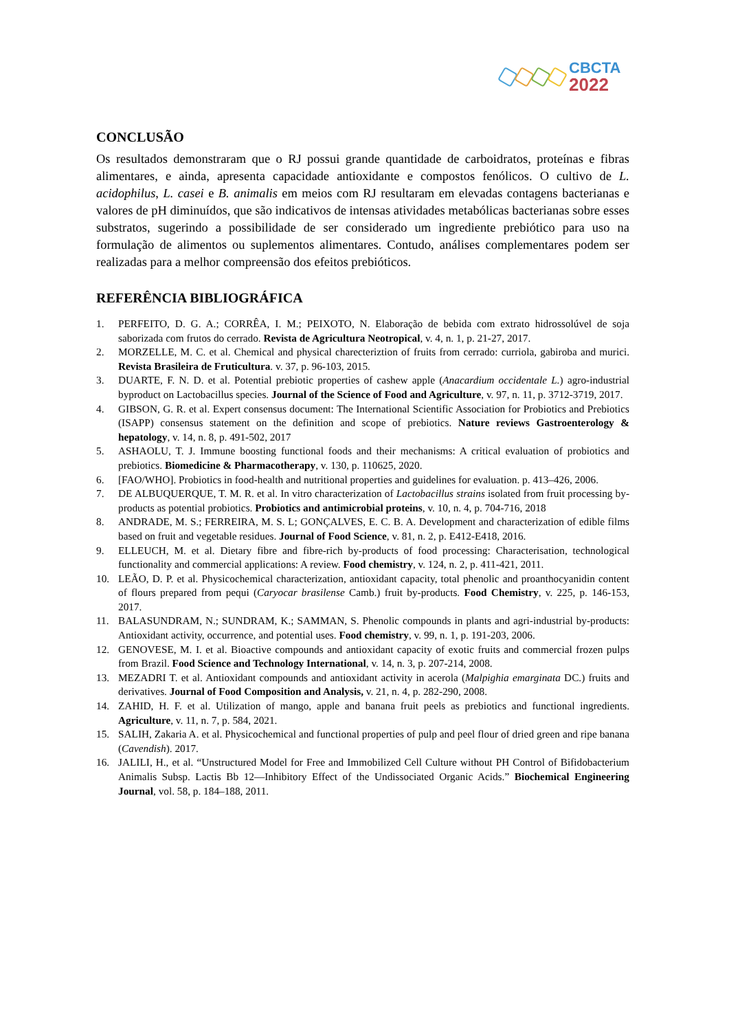CBCTA
2022
CONCLUSÃO
Os resultados demonstraram que o RJ possui grande quantidade de carboidratos, proteínas e fibras alimentares, e ainda, apresenta capacidade antioxidante e compostos fenólicos. O cultivo de L. acidophilus, L. casei e B. animalis em meios com RJ resultaram em elevadas contagens bacterianas e valores de pH diminuídos, que são indicativos de intensas atividades metabólicas bacterianas sobre esses substratos, sugerindo a possibilidade de ser considerado um ingrediente prebiótico para uso na formulação de alimentos ou suplementos alimentares. Contudo, análises complementares podem ser realizadas para a melhor compreensão dos efeitos prebióticos.
REFERÊNCIA BIBLIOGRÁFICA
1. PERFEITO, D. G. A.; CORRÊA, I. M.; PEIXOTO, N. Elaboração de bebida com extrato hidrossolúvel de soja saborizada com frutos do cerrado. Revista de Agricultura Neotropical, v. 4, n. 1, p. 21-27, 2017.
2. MORZELLE, M. C. et al. Chemical and physical charecteriztion of fruits from cerrado: curriola, gabiroba and murici. Revista Brasileira de Fruticultura. v. 37, p. 96-103, 2015.
3. DUARTE, F. N. D. et al. Potential prebiotic properties of cashew apple (Anacardium occidentale L.) agro-industrial byproduct on Lactobacillus species. Journal of the Science of Food and Agriculture, v. 97, n. 11, p. 3712-3719, 2017.
4. GIBSON, G. R. et al. Expert consensus document: The International Scientific Association for Probiotics and Prebiotics (ISAPP) consensus statement on the definition and scope of prebiotics. Nature reviews Gastroenterology & hepatology, v. 14, n. 8, p. 491-502, 2017
5. ASHAOLU, T. J. Immune boosting functional foods and their mechanisms: A critical evaluation of probiotics and prebiotics. Biomedicine & Pharmacotherapy, v. 130, p. 110625, 2020.
6. [FAO/WHO]. Probiotics in food-health and nutritional properties and guidelines for evaluation. p. 413–426, 2006.
7. DE ALBUQUERQUE, T. M. R. et al. In vitro characterization of Lactobacillus strains isolated from fruit processing by-products as potential probiotics. Probiotics and antimicrobial proteins, v. 10, n. 4, p. 704-716, 2018
8. ANDRADE, M. S.; FERREIRA, M. S. L; GONÇALVES, E. C. B. A. Development and characterization of edible films based on fruit and vegetable residues. Journal of Food Science, v. 81, n. 2, p. E412-E418, 2016.
9. ELLEUCH, M. et al. Dietary fibre and fibre-rich by-products of food processing: Characterisation, technological functionality and commercial applications: A review. Food chemistry, v. 124, n. 2, p. 411-421, 2011.
10. LEÃO, D. P. et al. Physicochemical characterization, antioxidant capacity, total phenolic and proanthocyanidin content of flours prepared from pequi (Caryocar brasilense Camb.) fruit by-products. Food Chemistry, v. 225, p. 146-153, 2017.
11. BALASUNDRAM, N.; SUNDRAM, K.; SAMMAN, S. Phenolic compounds in plants and agri-industrial by-products: Antioxidant activity, occurrence, and potential uses. Food chemistry, v. 99, n. 1, p. 191-203, 2006.
12. GENOVESE, M. I. et al. Bioactive compounds and antioxidant capacity of exotic fruits and commercial frozen pulps from Brazil. Food Science and Technology International, v. 14, n. 3, p. 207-214, 2008.
13. MEZADRI T. et al. Antioxidant compounds and antioxidant activity in acerola (Malpighia emarginata DC.) fruits and derivatives. Journal of Food Composition and Analysis, v. 21, n. 4, p. 282-290, 2008.
14. ZAHID, H. F. et al. Utilization of mango, apple and banana fruit peels as prebiotics and functional ingredients. Agriculture, v. 11, n. 7, p. 584, 2021.
15. SALIH, Zakaria A. et al. Physicochemical and functional properties of pulp and peel flour of dried green and ripe banana (Cavendish). 2017.
16. JALILI, H., et al. “Unstructured Model for Free and Immobilized Cell Culture without PH Control of Bifidobacterium Animalis Subsp. Lactis Bb 12—Inhibitory Effect of the Undissociated Organic Acids.” Biochemical Engineering Journal, vol. 58, p. 184–188, 2011.